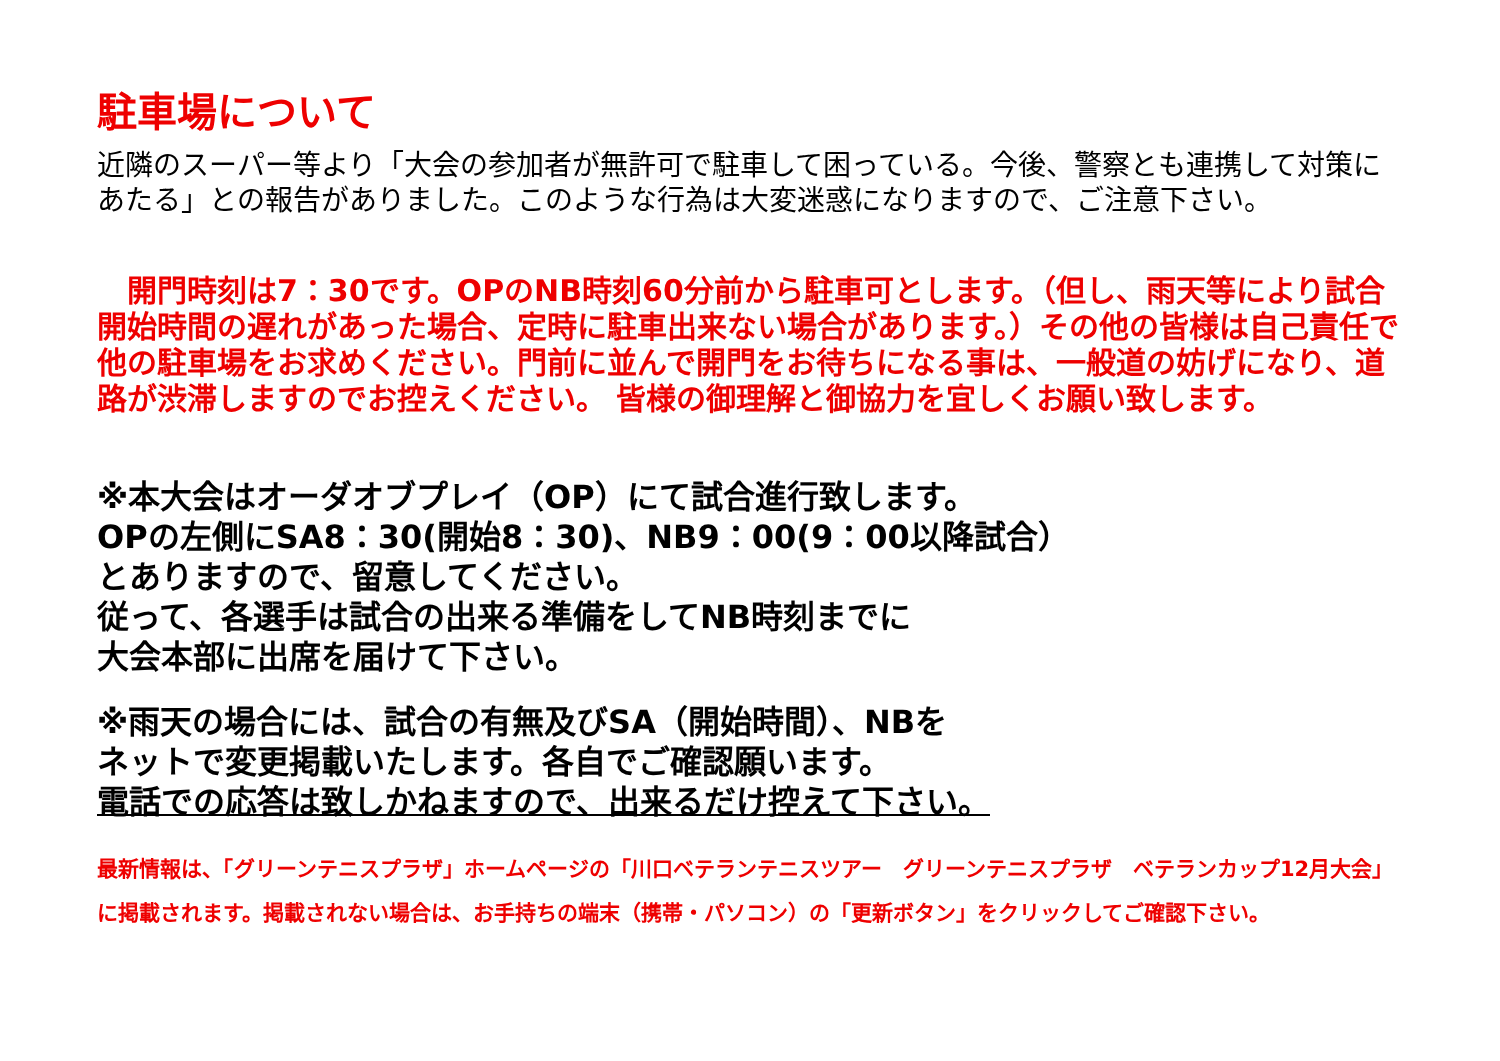駐車場について
近隣のスーパー等より「大会の参加者が無許可で駐車して困っている。今後、警察とも連携して対策にあたる」との報告がありました。このような行為は大変迷惑になりますので、ご注意下さい。
　開門時刻は7：30です。OPのNB時刻60分前から駐車可とします。（但し、雨天等により試合開始時間の遅れがあった場合、定時に駐車出来ない場合があります。）その他の皆様は自己責任で他の駐車場をお求めください。門前に並んで開門をお待ちになる事は、一般道の妨げになり、道路が渋滞しますのでお控えください。 皆様の御理解と御協力を宜しくお願い致します。
※本大会はオーダオブプレイ（OP）にて試合進行致します。
OPの左側にSA8：30(開始8：30)、NB9：00(9：00以降試合）
とありますので、留意してください。
従って、各選手は試合の出来る準備をしてNB時刻までに
大会本部に出席を届けて下さい。
※雨天の場合には、試合の有無及びSA（開始時間）、NBを
ネットで変更掲載いたします。各自でご確認願います。
電話での応答は致しかねますので、出来るだけ控えて下さい。
最新情報は、「グリーンテニスプラザ」ホームページの「川口ベテランテニスツアー　グリーンテニスプラザ　ベテランカップ12月大会」
に掲載されます。掲載されない場合は、お手持ちの端末（携帯・パソコン）の「更新ボタン」をクリックしてご確認下さい。